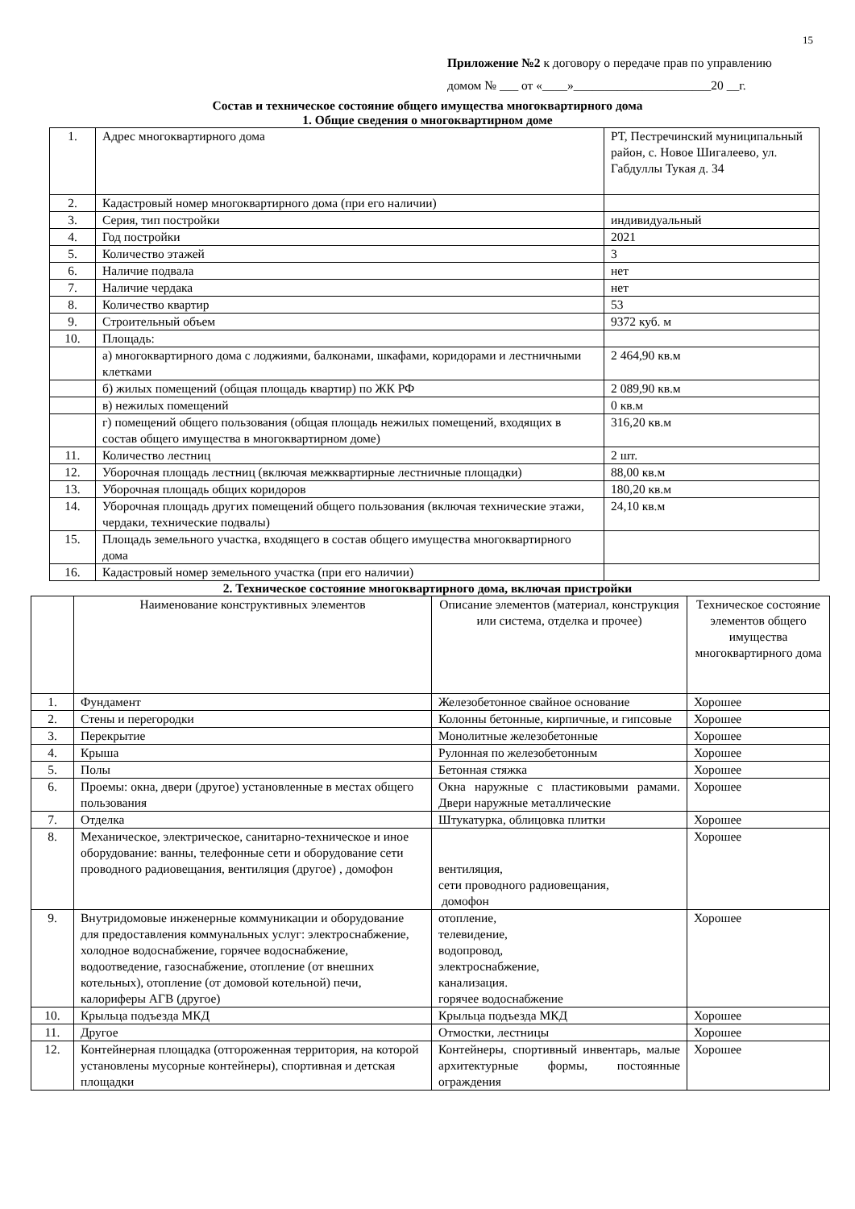15
Приложение №2 к договору о передаче прав по управлению
домом № ___ от «____»______________________20 __г.
Состав и техническое состояние общего имущества многоквартирного дома
1. Общие сведения о многоквартирном доме
| 1. | Адрес многоквартирного дома | РТ, Пестречинский муниципальный район, с. Новое Шигалеево, ул. Габдуллы Тукая д. 34 |
| 2. | Кадастровый номер многоквартирного дома (при его наличии) | |
| 3. | Серия, тип постройки | индивидуальный |
| 4. | Год постройки | 2021 |
| 5. | Количество этажей | 3 |
| 6. | Наличие подвала | нет |
| 7. | Наличие чердака | нет |
| 8. | Количество квартир | 53 |
| 9. | Строительный объем | 9372 куб. м |
| 10. | Площадь: | |
| | а) многоквартирного дома с лоджиями, балконами, шкафами, коридорами и лестничными клетками | 2 464,90 кв.м |
| | б) жилых помещений (общая площадь квартир) по ЖК РФ | 2 089,90 кв.м |
| | в) нежилых помещений | 0 кв.м |
| | г) помещений общего пользования (общая площадь нежилых помещений, входящих в состав общего имущества в многоквартирном доме) | 316,20 кв.м |
| 11. | Количество лестниц | 2 шт. |
| 12. | Уборочная площадь лестниц (включая межквартирные лестничные площадки) | 88,00 кв.м |
| 13. | Уборочная площадь общих коридоров | 180,20 кв.м |
| 14. | Уборочная площадь других помещений общего пользования (включая технические этажи, чердаки, технические подвалы) | 24,10 кв.м |
| 15. | Площадь земельного участка, входящего в состав общего имущества многоквартирного дома | |
| 16. | Кадастровый номер земельного участка (при его наличии) | |
2. Техническое состояние многоквартирного дома, включая пристройки
| | Наименование конструктивных элементов | Описание элементов (материал, конструкция или система, отделка и прочее) | Техническое состояние элементов общего имущества многоквартирного дома |
| --- | --- | --- | --- |
| 1. | Фундамент | Железобетонное свайное основание | Хорошее |
| 2. | Стены и перегородки | Колонны бетонные, кирпичные, и гипсовые | Хорошее |
| 3. | Перекрытие | Монолитные железобетонные | Хорошее |
| 4. | Крыша | Рулонная по железобетонным | Хорошее |
| 5. | Полы | Бетонная стяжка | Хорошее |
| 6. | Проемы: окна, двери (другое) установленные в местах общего пользования | Окна наружные с пластиковыми рамами. Двери наружные металлические | Хорошее |
| 7. | Отделка | Штукатурка, облицовка плитки | Хорошее |
| 8. | Механическое, электрическое, санитарно-техническое и иное оборудование: ванны, телефонные сети и оборудование сети проводного радиовещания, вентиляция (другое) , домофон | вентиляция, сети проводного радиовещания, домофон | Хорошее |
| 9. | Внутридомовые инженерные коммуникации и оборудование для предоставления коммунальных услуг: электроснабжение, холодное водоснабжение, горячее водоснабжение, водоотведение, газоснабжение, отопление (от внешних котельных), отопление (от домовой котельной) печи, калориферы АГВ (другое) | отопление, телевидение, водопровод, электроснабжение, канализация. горячее водоснабжение | Хорошее |
| 10. | Крыльца подъезда МКД | Крыльца подъезда МКД | Хорошее |
| 11. | Другое | Отмостки, лестницы | Хорошее |
| 12. | Контейнерная площадка (отгороженная территория, на которой установлены мусорные контейнеры), спортивная и детская площадки | Контейнеры, спортивный инвентарь, малые архитектурные формы, постоянные ограждения | Хорошее |